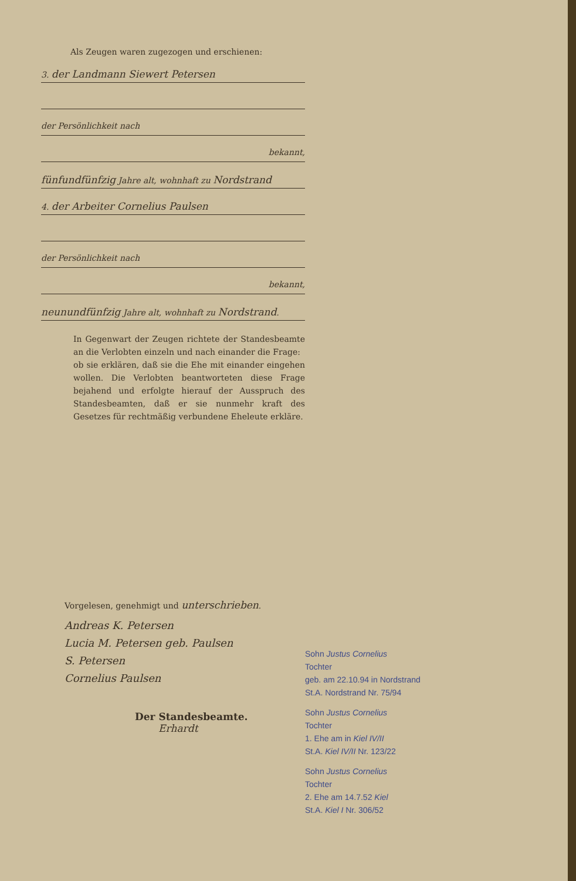Als Zeugen waren zugezogen und erschienen:
3. der Landmann Siewert Petersen
der Persönlichkeit nach
bekannt,
fünfundfünfzig Jahre alt, wohnhaft zu Nordstrand
4. der Arbeiter Cornelius Paulsen
der Persönlichkeit nach
bekannt,
neunundfünfzig Jahre alt, wohnhaft zu Nordstrand.
In Gegenwart der Zeugen richtete der Standesbeamte an die Verlobten einzeln und nach einander die Frage:
ob sie erklären, daß sie die Ehe mit einander eingehen wollen. Die Verlobten beantworteten diese Frage bejahend und erfolgte hierauf der Ausspruch des Standesbeamten, daß er sie nunmehr kraft des Gesetzes für rechtmäßig verbundene Eheleute erkläre.
Vorgelesen, genehmigt und unterschrieben.
Andreas K. Petersen
Lucia M. Petersen geb. Paulsen
S. Petersen
Cornelius Paulsen
Der Standesbeamte.
Erhardt
Sohn Justus Cornelius
Tochter
geb. am 22.10.94 in Nordstrand
St.A. Nordstrand Nr. 75/94
Sohn Justus Cornelius
Tochter
1. Ehe am in Kiel IV/II
St.A. Kiel IV/II Nr. 123/22
Sohn Justus Cornelius
Tochter
2. Ehe am 14.7.52 Kiel
St.A. Kiel I Nr. 306/52